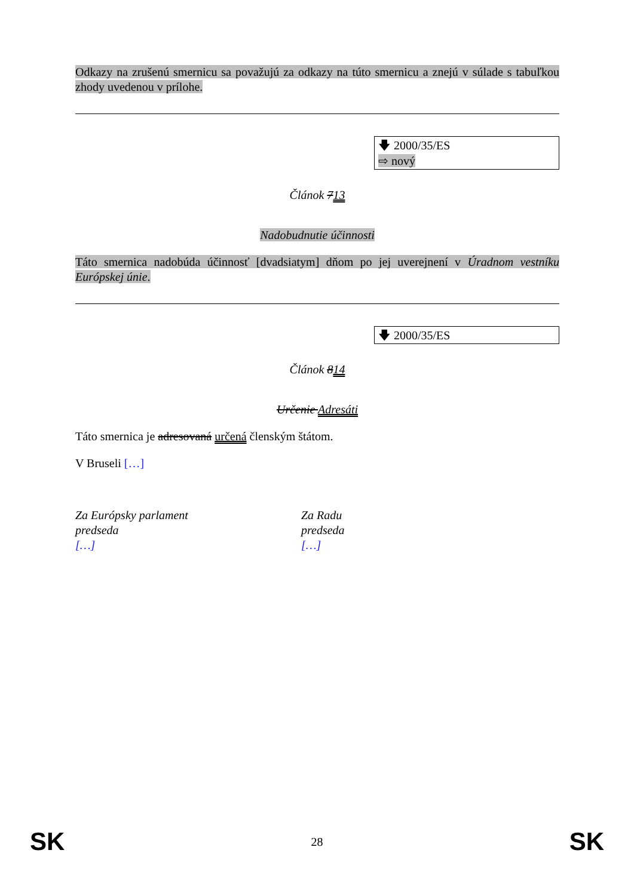Odkazy na zrušenú smernicu sa považujú za odkazy na túto smernicu a znejú v súlade s tabuľkou zhody uvedenou v prílohe.
🡇 2000/35/ES
⇨ nový
Článok 713
Nadobudnutie účinnosti
Táto smernica nadobúda účinnosť [dvadsiatym] dňom po jej uverejnení v Úradnom vestníku Európskej únie.
🡇 2000/35/ES
Článok 814
Určenie Adresáti
Táto smernica je adresovaná určená členským štátom.
V Bruseli […]
Za Európsky parlament
predseda
[…]
Za Radu
predseda
[…]
SK 28 SK